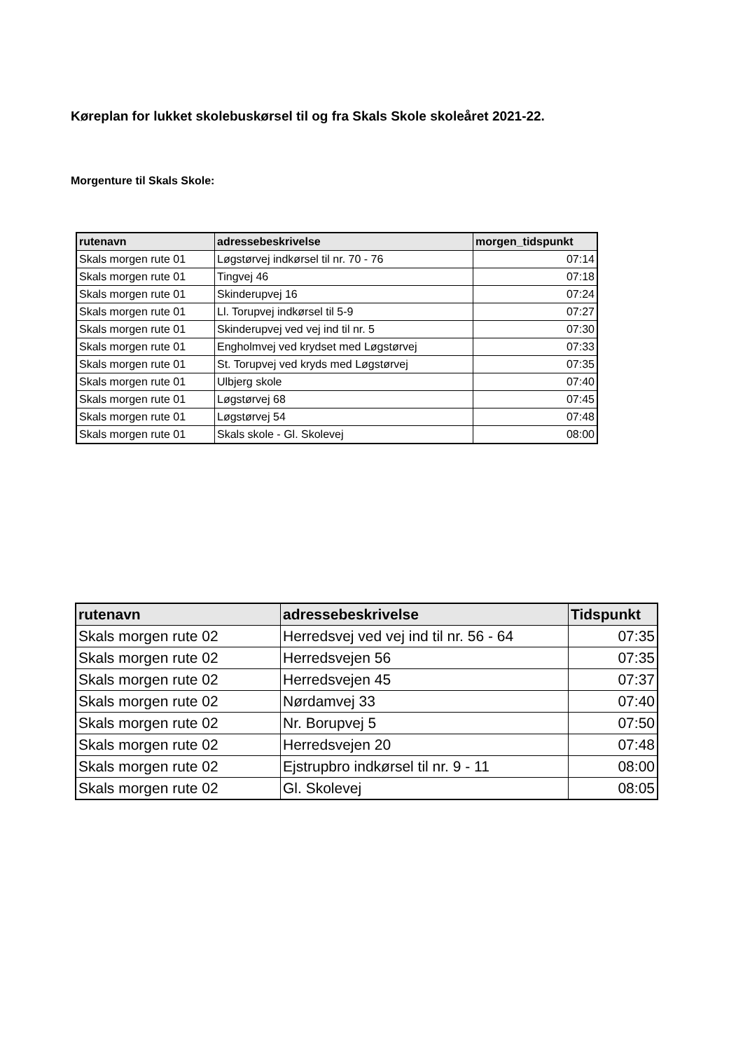Køreplan for lukket skolebuskørsel til og fra Skals Skole skoleåret 2021-22.
Morgenture til Skals Skole:
| rutenavn | adressebeskrivelse | morgen_tidspunkt |
| --- | --- | --- |
| Skals morgen rute 01 | Løgstørvej indkørsel til nr. 70 - 76 | 07:14 |
| Skals morgen rute 01 | Tingvej 46 | 07:18 |
| Skals morgen rute 01 | Skinderupvej 16 | 07:24 |
| Skals morgen rute 01 | Ll. Torupvej indkørsel til 5-9 | 07:27 |
| Skals morgen rute 01 | Skinderupvej ved vej ind til nr. 5 | 07:30 |
| Skals morgen rute 01 | Engholmvej ved krydset med Løgstørvej | 07:33 |
| Skals morgen rute 01 | St. Torupvej ved kryds med Løgstørvej | 07:35 |
| Skals morgen rute 01 | Ulbjerg skole | 07:40 |
| Skals morgen rute 01 | Løgstørvej 68 | 07:45 |
| Skals morgen rute 01 | Løgstørvej 54 | 07:48 |
| Skals morgen rute 01 | Skals skole - Gl. Skolevej | 08:00 |
| rutenavn | adressebeskrivelse | Tidspunkt |
| --- | --- | --- |
| Skals morgen rute 02 | Herredsvej ved vej ind til nr. 56 - 64 | 07:35 |
| Skals morgen rute 02 | Herredsvejen 56 | 07:35 |
| Skals morgen rute 02 | Herredsvejen 45 | 07:37 |
| Skals morgen rute 02 | Nørdamvej 33 | 07:40 |
| Skals morgen rute 02 | Nr. Borupvej 5 | 07:50 |
| Skals morgen rute 02 | Herredsvejen 20 | 07:48 |
| Skals morgen rute 02 | Ejstrupbro indkørsel til nr. 9 - 11 | 08:00 |
| Skals morgen rute 02 | Gl. Skolevej | 08:05 |